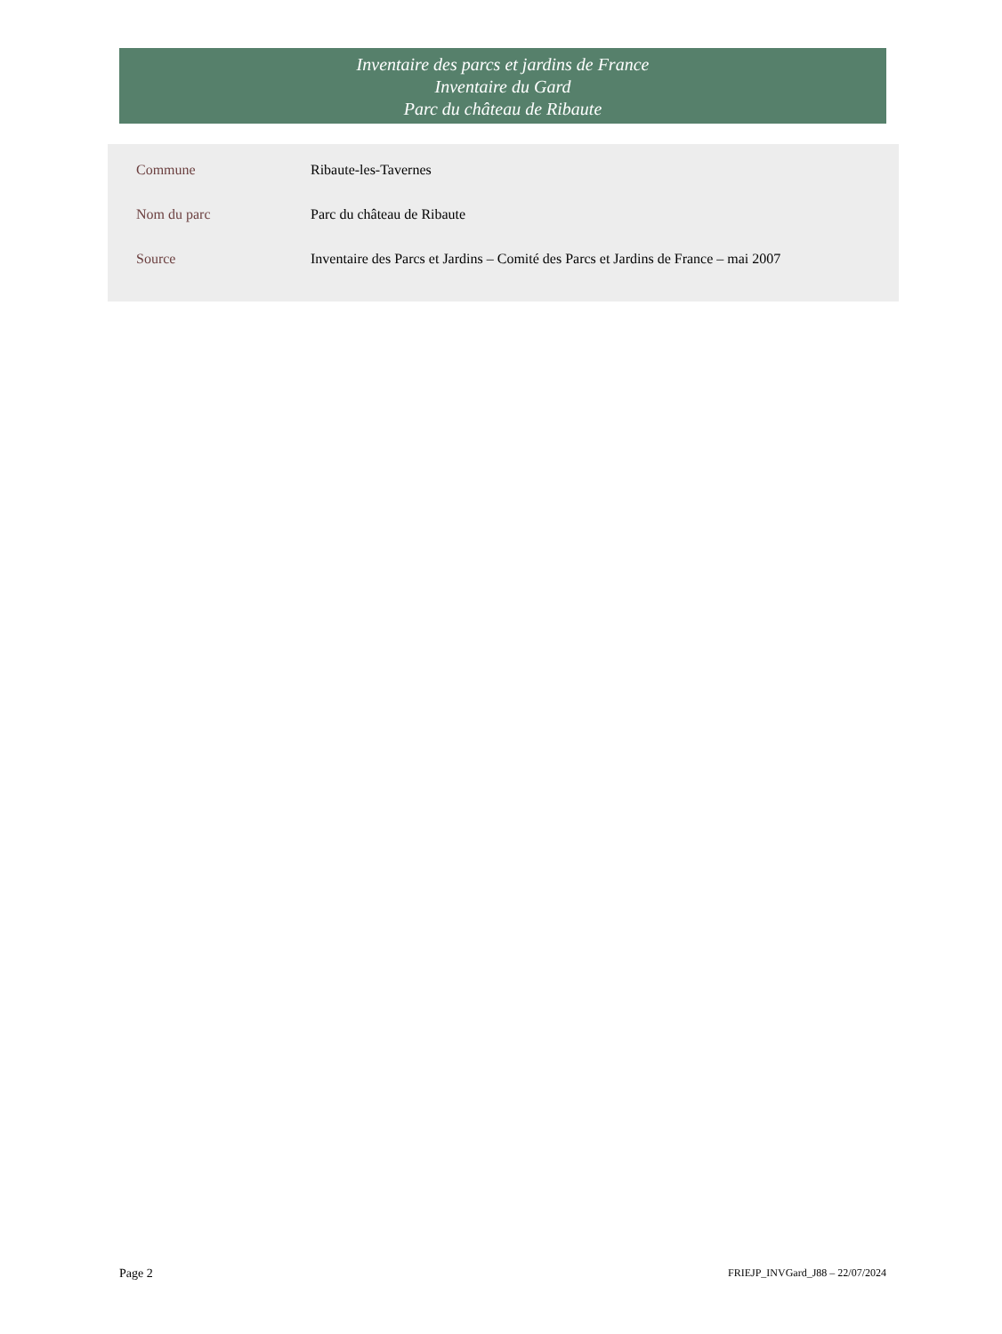Inventaire des parcs et jardins de France
Inventaire du Gard
Parc du château de Ribaute
| Commune | Ribaute-les-Tavernes |
| Nom du parc | Parc du château de Ribaute |
| Source | Inventaire des Parcs et Jardins – Comité des Parcs et Jardins de France – mai 2007 |
Page 2
FRIEJP_INVGard_J88 – 22/07/2024